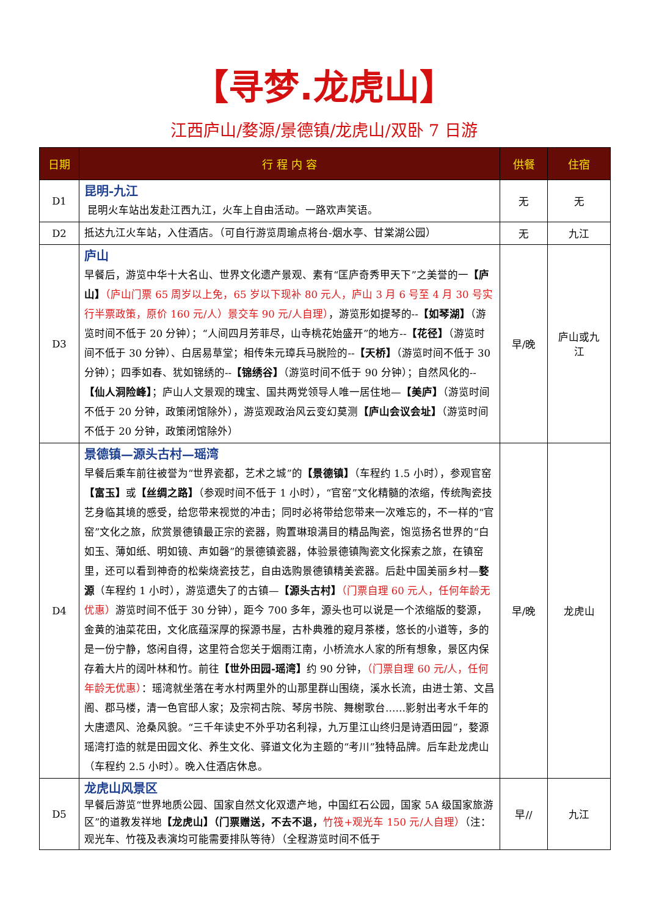【寻梦.龙虎山】
江西庐山/婺源/景德镇/龙虎山/双卧 7 日游
| 日期 | 行 程 内 容 | 供餐 | 住宿 |
| --- | --- | --- | --- |
| D1 | 昆明-九江 昆明火车站出发赴江西九江，火车上自由活动。一路欢声笑语。 | 无 | 无 |
| D2 | 抵达九江火车站，入住酒店。（可自行游览周瑜点将台-烟水亭、甘棠湖公园） | 无 | 九江 |
| D3 | 庐山 早餐后，游览中华十大名山、世界文化遗产景观、素有“匡庐奇秀甲天下”之美誉的一 【庐山】 （庐山门票 65 周岁以上免，65 岁以下现补 80 元人，庐山 3 月 6 号至 4 月 30 号实行半票政策，原价 160 元/人）景交车 90 元/人自理） ，游览形如提琴的-- 【如琴湖】 （游览时间不低于 20 分钟）；“人间四月芳菲尽，山寺桃花始盛开”的地方-- 【花径】 （游览时间不低于 30 分钟）、白居易草堂；相传朱元璋兵马脱险的-- 【天桥】 （游览时间不低于 30 分钟）；四季如春、犹如锦绣的-- 【锦绣谷】 （游览时间不低于 90 分钟）；自然风化的-- 【仙人洞险峰】 ；庐山人文景观的瑰宝、国共两党领导人唯一居住地— 【美庐】 （游览时间不低于 20 分钟，政策闭馆除外），游览观政治风云变幻莫测 【庐山会议会址】 （游览时间不低于 20 分钟，政策闭馆除外） | 早/晚 | 庐山或九 江 |
| D4 | 景德镇—源头古村—瑶湾 早餐后乘车前往被誉为“世界瓷都，艺术之城”的 【景德镇】 （车程约 1.5 小时），参观官窑 【富玉】 或 【丝绸之路】 （参观时间不低于 1 小时），“官窑”文化精髓的浓缩，传统陶瓷技艺身临其境的感受，给您带来视觉的冲击；同时必将带给您带来一次难忘的，不一样的“官窑”文化之旅，欣赏景德镇最正宗的瓷器，购置琳琅满目的精品陶瓷，饱览扬名世界的“白如玉、薄如纸、明如镜、声如磬”的景德镇瓷器，体验景德镇陶瓷文化探索之旅，在镇窑里，还可以看到神奇的松柴烧瓷技艺，自由选购景德镇精美瓷器。后赴中国美丽乡村— 婺源 （车程约 1 小时），游览遗失了的古镇— 【源头古村】 （门票自理 60 元人，任何年龄无优惠） 游览时间不低于 30 分钟），距今 700 多年，源头也可以说是一个浓缩版的婺源，金黄的油菜花田，文化底蕴深厚的探源书屋，古朴典雅的窥月茶楼，悠长的小道等，多的是一份宁静，悠闲自得，这里符合您关于烟雨江南，小桥流水人家的所有想象，景区内保存着大片的阔叶林和竹。前往 【世外田园-瑶湾】 约 90 分钟， （门票自理 60 元/人，任何年龄无优惠） ：瑶湾就坐落在考水村两里外的山那里群山围绕，溪水长流，由进士第、文昌阁、郡马楼，清一色官邸人家；及宗祠古院、琴房书院、舞榭歌台……影射出考水千年的大唐遗风、沧桑风貌。“三千年读史不外乎功名利禄，九万里江山终归是诗酒田园”，婺源瑶湾打造的就是田园文化、养生文化、驿道文化为主题的“考川”独特品牌。后车赴龙虎山（车程约 2.5 小时）。晚入住酒店休息。 | 早/晚 | 龙虎山 |
| D5 | 龙虎山风景区 早餐后游览“世界地质公园、国家自然文化双遗产地，中国红石公园，国家 5A 级国家旅游区”的道教发祥地 【龙虎山】（门票赠送，不去不退， 竹筏+观光车 150 元/人自理） （注：观光车、竹筏及表演均可能需要排队等待）（全程游览时间不低于 | 早// | 九江 |